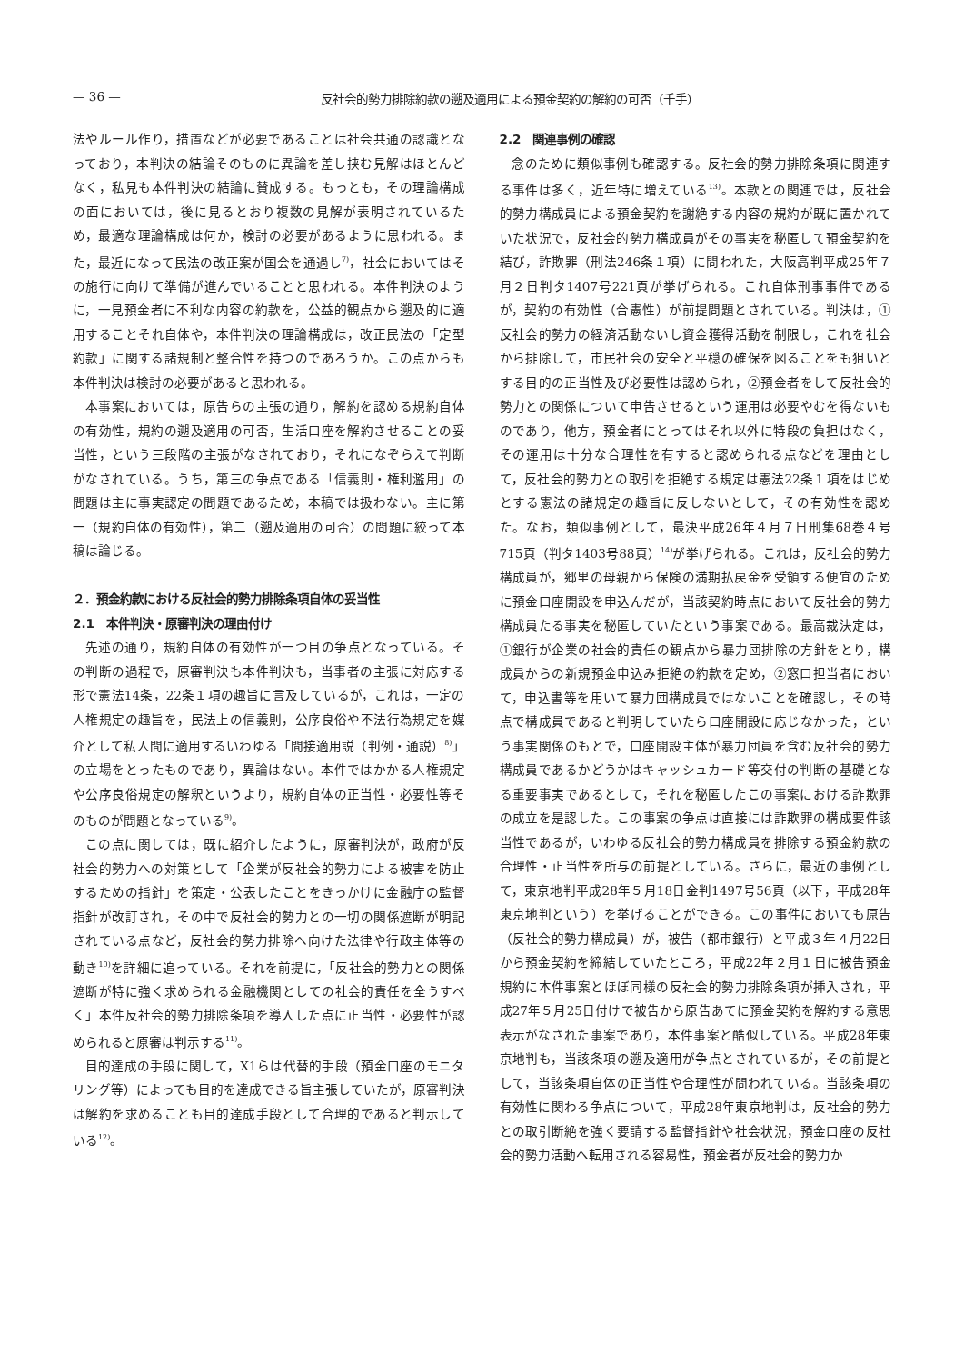— 36 — 反社会的勢力排除約款の遡及適用による預金契約の解約の可否（千手）
法やルール作り，措置などが必要であることは社会共通の認識となっており，本判決の結論そのものに異論を差し挟む見解はほとんどなく，私見も本件判決の結論に賛成する。もっとも，その理論構成の面においては，後に見るとおり複数の見解が表明されているため，最適な理論構成は何か，検討の必要があるように思われる。また，最近になって民法の改正案が国会を通過し<sup>7)</sup>，社会においてはその施行に向けて準備が進んでいることと思われる。本件判決のように，一見預金者に不利な内容の約款を，公益的観点から遡及的に適用することそれ自体や，本件判決の理論構成は，改正民法の「定型約款」に関する諸規制と整合性を持つのであろうか。この点からも本件判決は検討の必要があると思われる。
本事案においては，原告らの主張の通り，解約を認める規約自体の有効性，規約の遡及適用の可否，生活口座を解約させることの妥当性，という三段階の主張がなされており，それになぞらえて判断がなされている。うち，第三の争点である「信義則・権利濫用」の問題は主に事実認定の問題であるため，本稿では扱わない。主に第一（規約自体の有効性），第二（遡及適用の可否）の問題に絞って本稿は論じる。
２．預金約款における反社会的勢力排除条項自体の妥当性
2.1　本件判決・原審判決の理由付け
先述の通り，規約自体の有効性が一つ目の争点となっている。その判断の過程で，原審判決も本件判決も，当事者の主張に対応する形で憲法14条，22条１項の趣旨に言及しているが，これは，一定の人権規定の趣旨を，民法上の信義則，公序良俗や不法行為規定を媒介として私人間に適用するいわゆる「間接適用説（判例・通説）<sup>8)</sup>」の立場をとったものであり，異論はない。本件ではかかる人権規定や公序良俗規定の解釈というより，規約自体の正当性・必要性等そのものが問題となっている<sup>9)</sup>。
この点に関しては，既に紹介したように，原審判決が，政府が反社会的勢力への対策として「企業が反社会的勢力による被害を防止するための指針」を策定・公表したことをきっかけに金融庁の監督指針が改訂され，その中で反社会的勢力との一切の関係遮断が明記されている点など，反社会的勢力排除へ向けた法律や行政主体等の動き<sup>10)</sup>を詳細に追っている。それを前提に，「反社会的勢力との関係遮断が特に強く求められる金融機関としての社会的責任を全うすべく」本件反社会的勢力排除条項を導入した点に正当性・必要性が認められると原審は判示する<sup>11)</sup>。
目的達成の手段に関して，X1らは代替的手段（預金口座のモニタリング等）によっても目的を達成できる旨主張していたが，原審判決は解約を求めることも目的達成手段として合理的であると判示している<sup>12)</sup>。
2.2　関連事例の確認
念のために類似事例も確認する。反社会的勢力排除条項に関連する事件は多く，近年特に増えている<sup>13)</sup>。本款との関連では，反社会的勢力構成員による預金契約を謝絶する内容の規約が既に置かれていた状況で，反社会的勢力構成員がその事実を秘匿して預金契約を結び，詐欺罪（刑法246条１項）に問われた，大阪高判平成25年７月２日判タ1407号221頁が挙げられる。これ自体刑事事件であるが，契約の有効性（合憲性）が前提問題とされている。判決は，①反社会的勢力の経済活動ないし資金獲得活動を制限し，これを社会から排除して，市民社会の安全と平穏の確保を図ることをも狙いとする目的の正当性及び必要性は認められ，②預金者をして反社会的勢力との関係について申告させるという運用は必要やむを得ないものであり，他方，預金者にとってはそれ以外に特段の負担はなく，その運用は十分な合理性を有すると認められる点などを理由として，反社会的勢力との取引を拒絶する規定は憲法22条１項をはじめとする憲法の諸規定の趣旨に反しないとして，その有効性を認めた。なお，類似事例として，最決平成26年４月７日刑集68巻４号715頁（判タ1403号88頁）<sup>14)</sup>が挙げられる。これは，反社会的勢力構成員が，郷里の母親から保険の満期払戻金を受領する便宜のために預金口座開設を申込んだが，当該契約時点において反社会的勢力構成員たる事実を秘匿していたという事案である。最高裁決定は，①銀行が企業の社会的責任の観点から暴力団排除の方針をとり，構成員からの新規預金申込み拒絶の約款を定め，②窓口担当者において，申込書等を用いて暴力団構成員ではないことを確認し，その時点で構成員であると判明していたら口座開設に応じなかった，という事実関係のもとで，口座開設主体が暴力団員を含む反社会的勢力構成員であるかどうかはキャッシュカード等交付の判断の基礎となる重要事実であるとして，それを秘匿したこの事案における詐欺罪の成立を是認した。この事案の争点は直接には詐欺罪の構成要件該当性であるが，いわゆる反社会的勢力構成員を排除する預金約款の合理性・正当性を所与の前提としている。さらに，最近の事例として，東京地判平成28年５月18日金判1497号56頁（以下，平成28年東京地判という）を挙げることができる。この事件においても原告（反社会的勢力構成員）が，被告（都市銀行）と平成３年４月22日から預金契約を締結していたところ，平成22年２月１日に被告預金規約に本件事案とほぼ同様の反社会的勢力排除条項が挿入され，平成27年５月25日付けで被告から原告あてに預金契約を解約する意思表示がなされた事案であり，本件事案と酷似している。平成28年東京地判も，当該条項の遡及適用が争点とされているが，その前提として，当該条項自体の正当性や合理性が問われている。当該条項の有効性に関わる争点について，平成28年東京地判は，反社会的勢力との取引断絶を強く要請する監督指針や社会状況，預金口座の反社会的勢力活動へ転用される容易性，預金者が反社会的勢力か